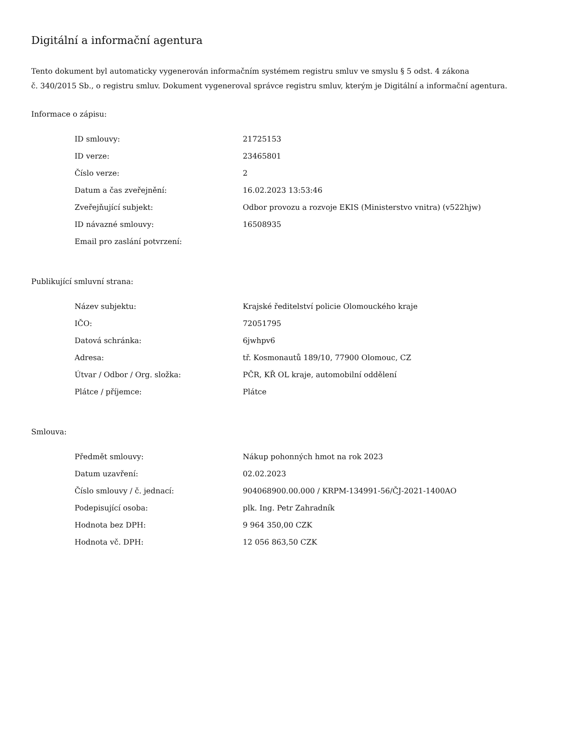Digitální a informační agentura
Tento dokument byl automaticky vygenerován informačním systémem registru smluv ve smyslu § 5 odst. 4 zákona
č. 340/2015 Sb., o registru smluv. Dokument vygeneroval správce registru smluv, kterým je Digitální a informační agentura.
Informace o zápisu:
| ID smlouvy: | 21725153 |
| ID verze: | 23465801 |
| Číslo verze: | 2 |
| Datum a čas zveřejnění: | 16.02.2023 13:53:46 |
| Zveřejňující subjekt: | Odbor provozu a rozvoje EKIS (Ministerstvo vnitra) (v522hjw) |
| ID návazné smlouvy: | 16508935 |
| Email pro zaslání potvrzení: | |
Publikující smluvní strana:
| Název subjektu: | Krajské ředitelství policie Olomouckého kraje |
| IČO: | 72051795 |
| Datová schránka: | 6jwhpv6 |
| Adresa: | tř. Kosmonautů 189/10, 77900 Olomouc, CZ |
| Útvar / Odbor / Org. složka: | PČR, KŘ OL kraje, automobilní oddělení |
| Plátce / příjemce: | Plátce |
Smlouva:
| Předmět smlouvy: | Nákup pohonných hmot na rok 2023 |
| Datum uzavření: | 02.02.2023 |
| Číslo smlouvy / č. jednací: | 904068900.00.000 / KRPM-134991-56/ČJ-2021-1400AO |
| Podepisující osoba: | plk. Ing. Petr Zahradník |
| Hodnota bez DPH: | 9 964 350,00 CZK |
| Hodnota vč. DPH: | 12 056 863,50 CZK |